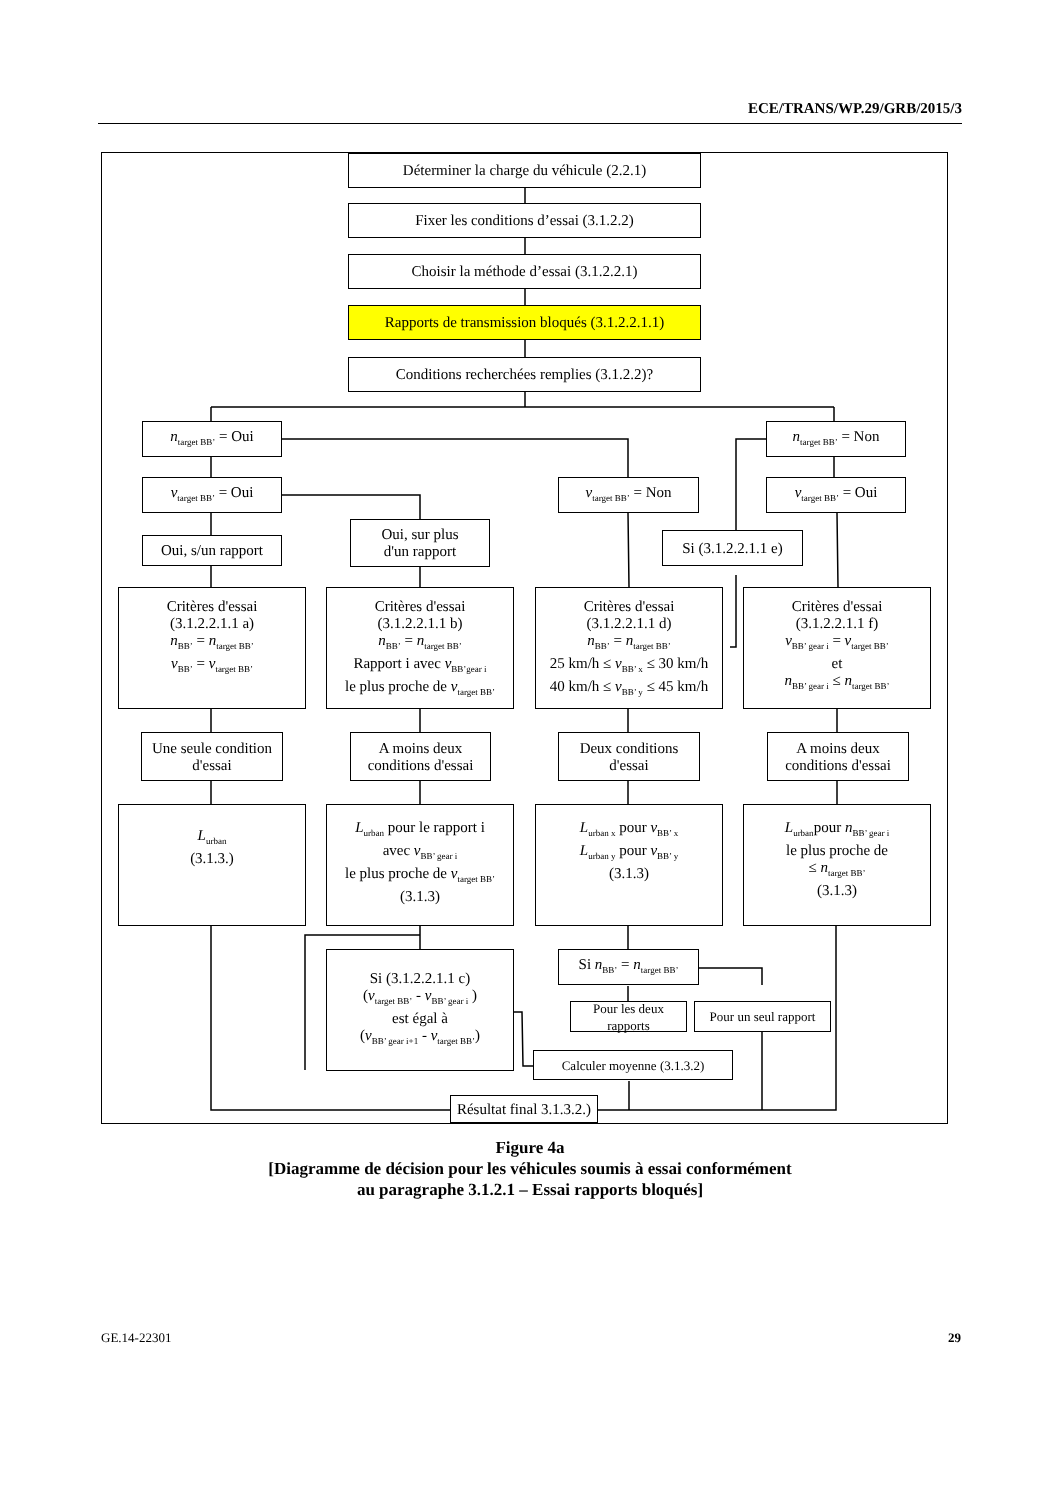ECE/TRANS/WP.29/GRB/2015/3
Déterminer la charge du véhicule (2.2.1)
Fixer les conditions d’essai (3.1.2.2)
Choisir la méthode d’essai (3.1.2.2.1)
Rapports de transmission bloqués (3.1.2.2.1.1)
Conditions recherchées remplies (3.1.2.2)?
n<sub>target BB’</sub> = Oui
n<sub>target BB’</sub> = Non
v<sub>target BB’</sub> = Oui
v<sub>target BB’</sub> = Non
v<sub>target BB’</sub> = Oui
Oui, s/un rapport
Oui, sur plus
d'un rapport
Si (3.1.2.2.1.1 e)
Critères d'essai
(3.1.2.2.1.1 a)
n<sub>BB’</sub> = n<sub>target BB’</sub>
v<sub>BB’</sub> = v<sub>target BB’</sub>
Critères d'essai
(3.1.2.2.1.1 b)
n<sub>BB’</sub> = n<sub>target BB’</sub>
Rapport i avec v<sub>BB’gear i</sub>
le plus proche de v<sub>target BB’</sub>
Critères d'essai
(3.1.2.2.1.1 d)
n<sub>BB’</sub> = n<sub>target BB’</sub>
25 km/h ≤ v<sub>BB’ x</sub> ≤ 30 km/h
40 km/h ≤ v<sub>BB’ y</sub> ≤ 45 km/h
Critères d'essai
(3.1.2.2.1.1 f)
v<sub>BB’ gear i</sub> = v<sub>target BB’</sub>
et
n<sub>BB’ gear i</sub> ≤ n<sub>target BB’</sub>
Une seule condition
d'essai
A moins deux
conditions d'essai
Deux conditions
d'essai
A moins deux
conditions d'essai
L<sub>urban</sub>
(3.1.3.)
L<sub>urban</sub> pour le rapport i
avec v<sub>BB’ gear i</sub>
le plus proche de v<sub>target BB’</sub>
(3.1.3)
L<sub>urban x</sub> pour v<sub>BB’ x</sub>
L<sub>urban y</sub> pour v<sub>BB’ y</sub>
(3.1.3)
L<sub>urban</sub>pour n<sub>BB’ gear i</sub>
le plus proche de
≤ n<sub>target BB’</sub>
(3.1.3)
Si (3.1.2.2.1.1 c)
(v<sub>target BB’</sub> - v<sub>BB’ gear i</sub> )
est égal à
(v<sub>BB’ gear i+1</sub> - v<sub>target BB’</sub>)
Si n<sub>BB’</sub> = n<sub>target BB’</sub>
Pour les deux rapports
Pour un seul rapport
Calculer moyenne (3.1.3.2)
Résultat final 3.1.3.2.)
Figure 4a
[Diagramme de décision pour les véhicules soumis à essai conformément
au paragraphe 3.1.2.1 – Essai rapports bloqués]
GE.14-22301 29